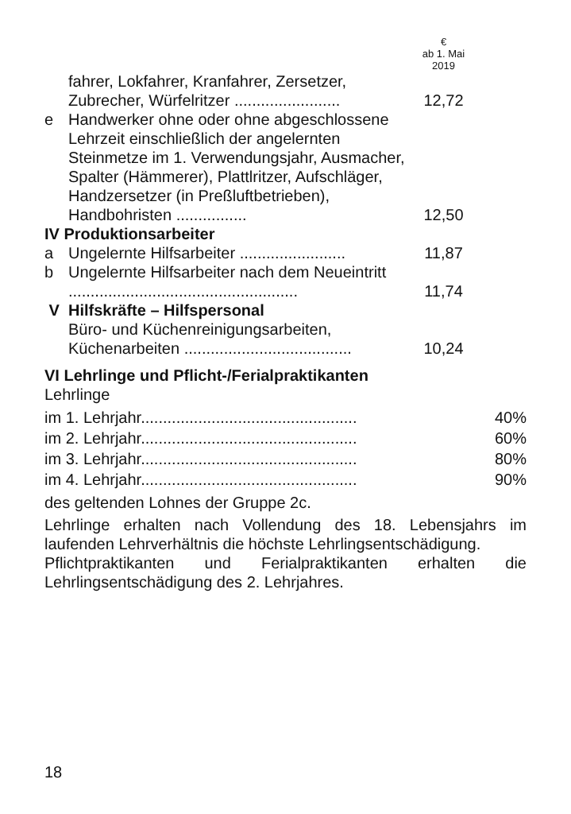| | | € ab 1. Mai 2019 |
| | fahrer, Lokfahrer, Kranfahrer, Zersetzer, Zubrecher, Würfelritzer ........................ | 12,72 |
| e | Handwerker ohne oder ohne abgeschlossene Lehrzeit einschließlich der angelernten Steinmetze im 1. Verwendungsjahr, Ausmacher, Spalter (Hämmerer), Plattlritzer, Aufschläger, Handzersetzer (in Preßluftbetrieben), Handbohristen ................ | 12,50 |
| IV Produktionsarbeiter | | |
| a | Ungelernte Hilfsarbeiter ........................ | 11,87 |
| b | Ungelernte Hilfsarbeiter nach dem Neueintritt .................................................... | 11,74 |
| V Hilfskräfte – Hilfspersonal | | |
| | Büro- und Küchenreinigungsarbeiten, Küchenarbeiten ...................................... | 10,24 |
VI Lehrlinge und Pflicht-/Ferialpraktikanten
Lehrlinge
| im 1. Lehrjahr................................................. | 40% |
| im 2. Lehrjahr................................................. | 60% |
| im 3. Lehrjahr................................................. | 80% |
| im 4. Lehrjahr................................................. | 90% |
des geltenden Lohnes der Gruppe 2c.
Lehrlinge erhalten nach Vollendung des 18. Lebensjahrs im laufenden Lehrverhältnis die höchste Lehrlingsentschädigung.
Pflichtpraktikanten und Ferialpraktikanten erhalten die Lehrlingsentschädigung des 2. Lehrjahres.
18